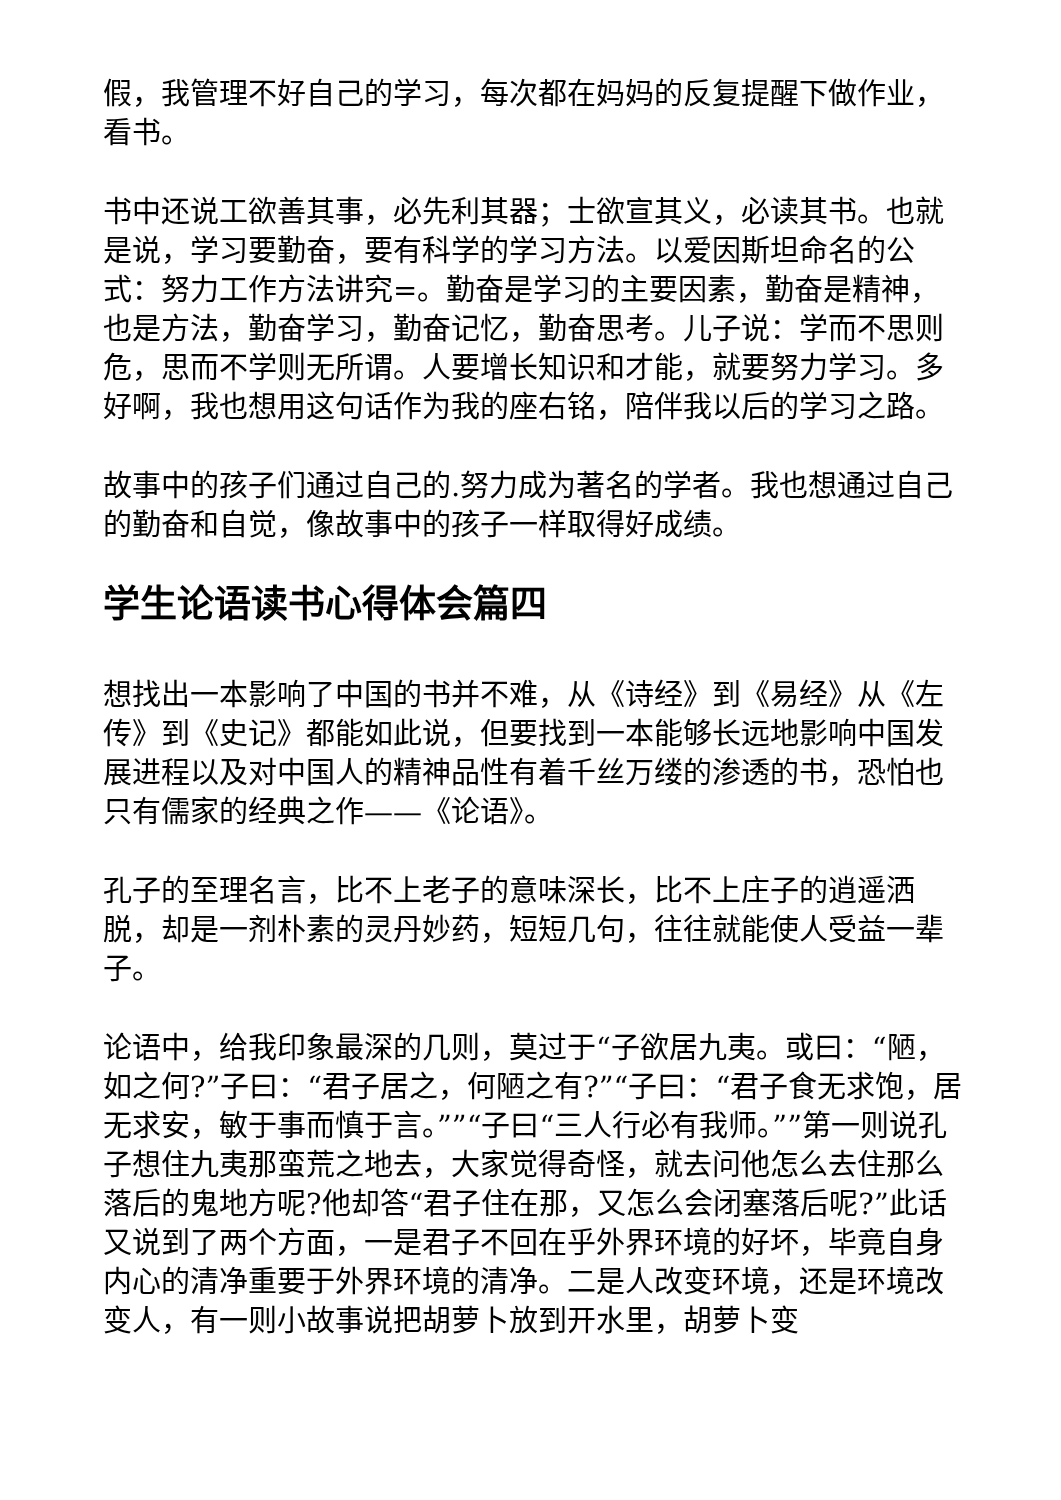假，我管理不好自己的学习，每次都在妈妈的反复提醒下做作业，看书。
书中还说工欲善其事，必先利其器；士欲宣其义，必读其书。也就是说，学习要勤奋，要有科学的学习方法。以爱因斯坦命名的公式：努力工作方法讲究=。勤奋是学习的主要因素，勤奋是精神，也是方法，勤奋学习，勤奋记忆，勤奋思考。儿子说：学而不思则危，思而不学则无所谓。人要增长知识和才能，就要努力学习。多好啊，我也想用这句话作为我的座右铭，陪伴我以后的学习之路。
故事中的孩子们通过自己的.努力成为著名的学者。我也想通过自己的勤奋和自觉，像故事中的孩子一样取得好成绩。
学生论语读书心得体会篇四
想找出一本影响了中国的书并不难，从《诗经》到《易经》从《左传》到《史记》都能如此说，但要找到一本能够长远地影响中国发展进程以及对中国人的精神品性有着千丝万缕的渗透的书，恐怕也只有儒家的经典之作——《论语》。
孔子的至理名言，比不上老子的意味深长，比不上庄子的逍遥洒脱，却是一剂朴素的灵丹妙药，短短几句，往往就能使人受益一辈子。
论语中，给我印象最深的几则，莫过于“子欲居九夷。或曰：“陋，如之何?”子曰：“君子居之，何陋之有?”“子曰：“君子食无求饱，居无求安，敏于事而慎于言。””“子曰“三人行必有我师。””第一则说孔子想住九夷那蛮荒之地去，大家觉得奇怪，就去问他怎么去住那么落后的鬼地方呢?他却答“君子住在那，又怎么会闭塞落后呢?”此话又说到了两个方面，一是君子不回在乎外界环境的好坏，毕竟自身内心的清净重要于外界环境的清净。二是人改变环境，还是环境改变人，有一则小故事说把胡萝卜放到开水里，胡萝卜变